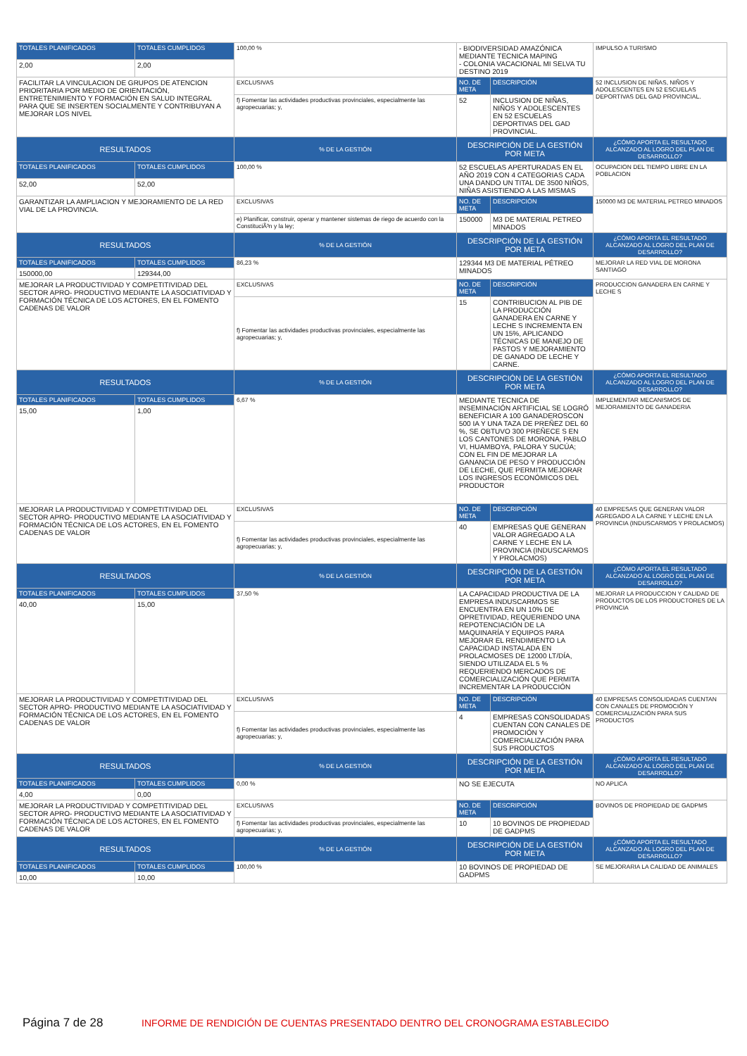| TOTALES PLANIFICADOS | TOTALES CUMPLIDOS | 100,00 % | - BIODIVERSIDAD AMAZÓNICA MEDIANTE TECNICA MAPING - COLONIA VACACIONAL MI SELVA TU DESTINO 2019 | | IMPULSO A TURISMO |
| 2,00 | 2,00 | | | | |
| FACILITAR LA VINCULACION DE GRUPOS DE ATENCION PRIORITARIA POR MEDIO DE ORIENTACIÓN, ENTRETENIMIENTO Y FORMACIÓN EN SALUD INTEGRAL PARA QUE SE INSERTEN SOCIALMENTE Y CONTRIBUYAN A MEJORAR LOS NIVEL | | EXCLUSIVAS | NO. DE META | DESCRIPCIÓN | 52 INCLUSION DE NIÑAS, NIÑOS Y ADOLESCENTES EN 52 ESCUELAS DEPORTIVAS DEL GAD PROVINCIAL. |
| | | f) Fomentar las actividades productivas provinciales, especialmente las agropecuarias; y, | 52 | INCLUSION DE NIÑAS, NIÑOS Y ADOLESCENTES EN 52 ESCUELAS DEPORTIVAS DEL GAD PROVINCIAL. | |
| RESULTADOS | | % DE LA GESTIÓN | DESCRIPCIÓN DE LA GESTIÓN POR META | | ¿CÓMO APORTA EL RESULTADO ALCANZADO AL LOGRO DEL PLAN DE DESARROLLO? |
| TOTALES PLANIFICADOS | TOTALES CUMPLIDOS | 100,00 % | 52 ESCUELAS APERTURADAS EN EL AÑO 2019 CON 4 CATEGORIAS CADA UNA DANDO UN TITAL DE 3500 NIÑOS, NIÑAS ASISTIENDO A LAS MISMAS | | OCUPACION DEL TIEMPO LIBRE EN LA POBLACION |
| 52,00 | 52,00 | | | | |
| GARANTIZAR LA AMPLIACION Y MEJORAMIENTO DE LA RED VIAL DE LA PROVINCIA. | | EXCLUSIVAS | NO. DE META | DESCRIPCIÓN | 150000 M3 DE MATERIAL PETREO MINADOS |
| | | e) Planificar, construir, operar y mantener sistemas de riego de acuerdo con la ConstituciÃ³n y la ley; | 150000 | M3 DE MATERIAL PETREO MINADOS | |
| RESULTADOS | | % DE LA GESTIÓN | DESCRIPCIÓN DE LA GESTIÓN POR META | | ¿CÓMO APORTA EL RESULTADO ALCANZADO AL LOGRO DEL PLAN DE DESARROLLO? |
| TOTALES PLANIFICADOS | TOTALES CUMPLIDOS | 86,23 % | 129344 M3 DE MATERIAL PÉTREO MINADOS | | MEJORAR LA RED VIAL DE MORONA SANTIAGO |
| 150000,00 | 129344,00 | | | | |
| MEJORAR LA PRODUCTIVIDAD Y COMPETITIVIDAD DEL SECTOR APRO- PRODUCTIVO MEDIANTE LA ASOCIATIVIDAD Y FORMACIÓN TÉCNICA DE LOS ACTORES, EN EL FOMENTO CADENAS DE VALOR | | EXCLUSIVAS | NO. DE META | DESCRIPCIÓN | PRODUCCION GANADERA EN CARNE Y LECHE S |
| | | f) Fomentar las actividades productivas provinciales, especialmente las agropecuarias; y, | 15 | CONTRIBUCION AL PIB DE LA PRODUCCIÓN GANADERA EN CARNE Y LECHE S INCREMENTA EN UN 15%, APLICANDO TÉCNICAS DE MANEJO DE PASTOS Y MEJORAMIENTO DE GANADO DE LECHE Y CARNE. | |
| RESULTADOS | | % DE LA GESTIÓN | DESCRIPCIÓN DE LA GESTIÓN POR META | | ¿CÓMO APORTA EL RESULTADO ALCANZADO AL LOGRO DEL PLAN DE DESARROLLO? |
| TOTALES PLANIFICADOS | TOTALES CUMPLIDOS | 6,67 % | MEDIANTE TECNICA DE INSEMINACIÓN ARTIFICIAL SE LOGRÓ BENEFICIAR A 100 GANADEROSCON 500 IA Y UNA TAZA DE PREÑEZ DEL 60 %, SE OBTUVO 300 PREÑECE S EN LOS CANTONES DE MORONA, PABLO VI, HUAMBOYA, PALORA Y SUCÚA; CON EL FIN DE MEJORAR LA GANANCIA DE PESO Y PRODUCCIÓN DE LECHE, QUE PERMITA MEJORAR LOS INGRESOS ECONÓMICOS DEL PRODUCTOR | | IMPLEMENTAR MECANISMOS DE MEJORAMIENTO DE GANADERIA |
| 15,00 | 1,00 | | | | |
| MEJORAR LA PRODUCTIVIDAD Y COMPETITIVIDAD DEL SECTOR APRO- PRODUCTIVO MEDIANTE LA ASOCIATIVIDAD Y FORMACIÓN TÉCNICA DE LOS ACTORES, EN EL FOMENTO CADENAS DE VALOR | | EXCLUSIVAS | NO. DE META | DESCRIPCIÓN | 40 EMPRESAS QUE GENERAN VALOR AGREGADO A LA CARNE Y LECHE EN LA PROVINCIA (INDUSCARMOS Y PROLACMOS) |
| | | f) Fomentar las actividades productivas provinciales, especialmente las agropecuarias; y, | 40 | EMPRESAS QUE GENERAN VALOR AGREGADO A LA CARNE Y LECHE EN LA PROVINCIA (INDUSCARMOS Y PROLACMOS) | |
| RESULTADOS | | % DE LA GESTIÓN | DESCRIPCIÓN DE LA GESTIÓN POR META | | ¿CÓMO APORTA EL RESULTADO ALCANZADO AL LOGRO DEL PLAN DE DESARROLLO? |
| TOTALES PLANIFICADOS | TOTALES CUMPLIDOS | 37,50 % | LA CAPACIDAD PRODUCTIVA DE LA EMPRESA INDUSCARMOS SE ENCUENTRA EN UN 10% DE OPRETIVIDAD, REQUERIENDO UNA REPOTENCIACIÓN DE LA MAQUINARÍA Y EQUIPOS PARA MEJORAR EL RENDIMIENTO LA CAPACIDAD INSTALADA EN PROLACMOSES DE 12000 LT/DÍA, SIENDO UTILIZADA EL 5 % REQUERIENDO MERCADOS DE COMERCIALIZACIÓN QUE PERMITA INCREMENTAR LA PRODUCCIÓN | | MEJORAR LA PRODUCCION Y CALIDAD DE PRODUCTOS DE LOS PRODUCTORES DE LA PROVINCIA |
| 40,00 | 15,00 | | | | |
| MEJORAR LA PRODUCTIVIDAD Y COMPETITIVIDAD DEL SECTOR APRO- PRODUCTIVO MEDIANTE LA ASOCIATIVIDAD Y FORMACIÓN TÉCNICA DE LOS ACTORES, EN EL FOMENTO CADENAS DE VALOR | | EXCLUSIVAS | NO. DE META | DESCRIPCIÓN | 40 EMPRESAS CONSOLIDADAS CUENTAN CON CANALES DE PROMOCIÓN Y COMERCIALIZACIÓN PARA SUS PRODUCTOS |
| | | f) Fomentar las actividades productivas provinciales, especialmente las agropecuarias; y, | 4 | EMPRESAS CONSOLIDADAS CUENTAN CON CANALES DE PROMOCIÓN Y COMERCIALIZACIÓN PARA SUS PRODUCTOS | |
| RESULTADOS | | % DE LA GESTIÓN | DESCRIPCIÓN DE LA GESTIÓN POR META | | ¿CÓMO APORTA EL RESULTADO ALCANZADO AL LOGRO DEL PLAN DE DESARROLLO? |
| TOTALES PLANIFICADOS | TOTALES CUMPLIDOS | 0,00 % | NO SE EJECUTA | | NO APLICA |
| 4,00 | 0,00 | | | | |
| MEJORAR LA PRODUCTIVIDAD Y COMPETITIVIDAD DEL SECTOR APRO- PRODUCTIVO MEDIANTE LA ASOCIATIVIDAD Y FORMACIÓN TÉCNICA DE LOS ACTORES, EN EL FOMENTO CADENAS DE VALOR | | EXCLUSIVAS | NO. DE META | DESCRIPCIÓN | BOVINOS DE PROPIEDAD DE GADPMS |
| | | f) Fomentar las actividades productivas provinciales, especialmente las agropecuarias; y, | 10 | 10 BOVINOS DE PROPIEDAD DE GADPMS | |
| RESULTADOS | | % DE LA GESTIÓN | DESCRIPCIÓN DE LA GESTIÓN POR META | | ¿CÓMO APORTA EL RESULTADO ALCANZADO AL LOGRO DEL PLAN DE DESARROLLO? |
| TOTALES PLANIFICADOS | TOTALES CUMPLIDOS | 100,00 % | 10 BOVINOS DE PROPIEDAD DE GADPMS | | SE MEJORARIA LA CALIDAD DE ANIMALES |
| 10,00 | 10,00 | | | | |
Página 7 de 28 INFORME DE RENDICIÓN DE CUENTAS PRESENTADO DENTRO DEL CRONOGRAMA ESTABLECIDO